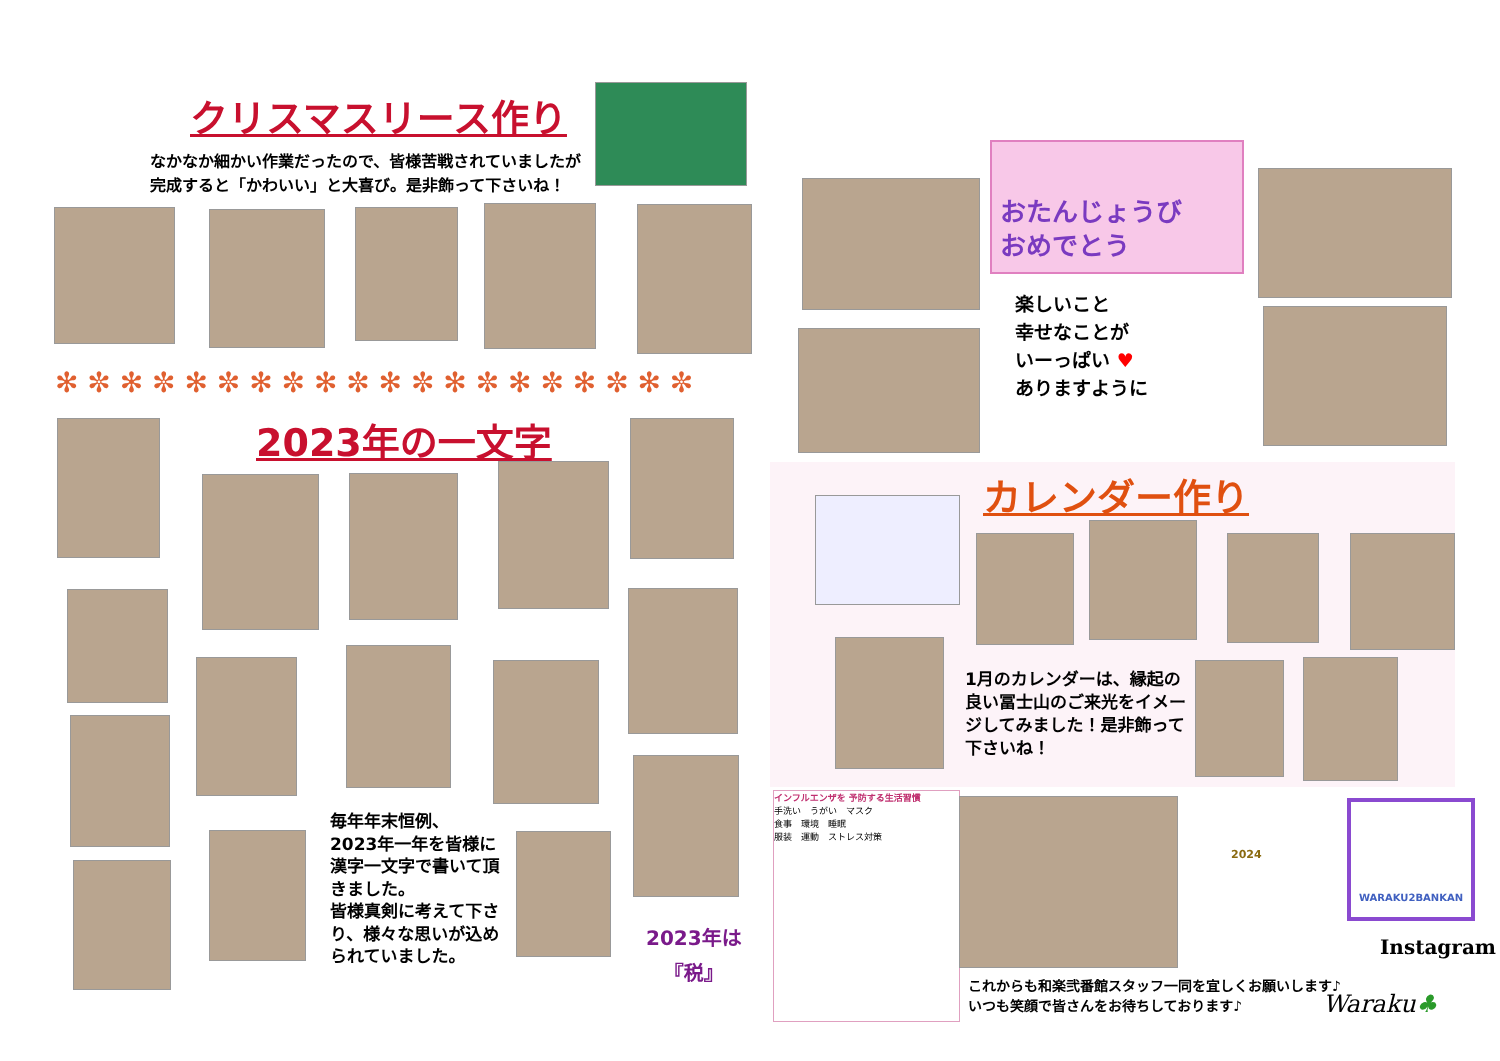クリスマスリース作り
なかなか細かい作業だったので、皆様苦戦されていましたが
完成すると「かわいい」と大喜び。是非飾って下さいね！
✻ ✼ ✻ ✼ ✻ ✼ ✻ ✼ ✻ ✼ ✻ ✼ ✻ ✼ ✻ ✼ ✻ ✼ ✻ ✼
2023年の一文字
毎年年末恒例、
2023年一年を皆様に
漢字一文字で書いて頂
きました。
皆様真剣に考えて下さ
り、様々な思いが込め
られていました。
2023年は
『税』
おたんじょうび
おめでとう
楽しいこと
幸せなことが
いーっぱい ♥
ありますように
カレンダー作り
1月のカレンダーは、縁起の
良い冨士山のご来光をイメー
ジしてみました！是非飾って
下さいね！
インフルエンザを 予防する生活習慣
手洗い　うがい　マスク
食事　環境　睡眠
服装　運動　ストレス対策
2024
WARAKU2BANKAN
Instagram
これからも和楽弐番館スタッフ一同を宜しくお願いします♪
いつも笑顔で皆さんをお待ちしております♪
Waraku♣